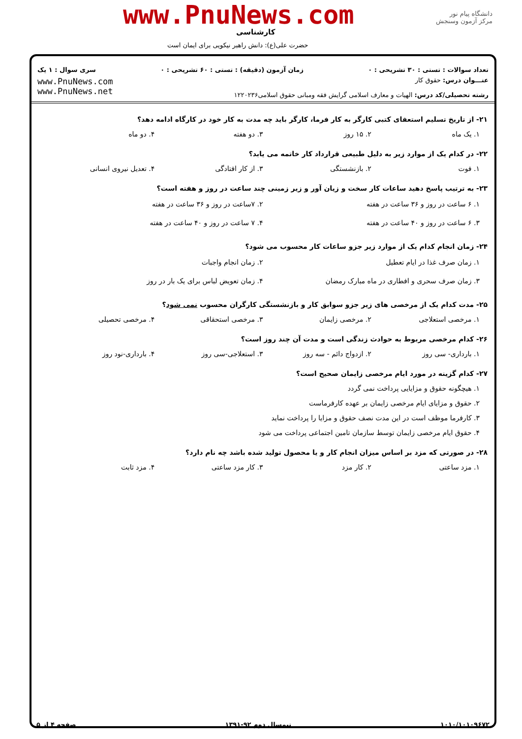www.PnuNews.com
کارشناسی
حضرت علی(ع): دانش راهبر نیکویی برای ایمان است
دانشگاه پیام نور
مرکز آزمون وسنجش
تعداد سوالات : تستی : ۳۰ تشریحی : ۰ زمان آزمون (دقیقه) : تستی : ۶۰ تشریحی : ۰ سری سوال : ۱ یک
عنـــوان درس: حقوق کار
رشته تحصیلی/کد درس: الهیات و معارف اسلامی گرایش فقه ومبانی حقوق اسلامی۱۲۲۰۲۳۶
www.PnuNews.com
www.PnuNews.net
۲۱- از تاریخ تسلیم استعفای کتبی کارگر به کار فرما، کارگر باید چه مدت به کار خود در کارگاه ادامه دهد؟
۱. یک ماه ۲. ۱۵ روز ۳. دو هفته ۴. دو ماه
۲۲- در کدام یک از موارد زیر به دلیل طبیعی قرارداد کار خاتمه می یابد؟
۱. فوت ۲. بازنشستگی ۳. از کار افتادگی ۴. تعدیل نیروی انسانی
۲۳- به ترتیب پاسخ دهید ساعات کار سخت و زیان آور و زیر زمینی چند ساعت در روز و هفته است؟
۱. ۶ ساعت در روز و ۳۶ ساعت در هفته ۲. ۷ساعت در روز و ۳۶ ساعت در هفته ۳. ۶ ساعت در روز و ۴۰ ساعت در هفته ۴. ۷ ساعت در روز و ۴۰ ساعت در هفته
۲۴- زمان انجام کدام یک از موارد زیر جزو ساعات کار محسوب می شود؟
۱. زمان صرف غذا در ایام تعطیل ۲. زمان انجام واجبات ۳. زمان صرف سحری و افطاری در ماه مبارک رمضان ۴. زمان تعویض لباس برای یک بار در روز
۲۵- مدت کدام یک از مرخصی های زیر جزو سوابق کار و بازنشستگی کارگران محسوب نمی شود؟
۱. مرخصی استعلاجی ۲. مرخصی زایمان ۳. مرخصی استحقاقی ۴. مرخصی تحصیلی
۲۶- کدام مرخصی مربوط به حوادث زندگی است و مدت آن چند روز است؟
۱. بارداری- سی روز ۲. ازدواج دائم - سه روز ۳. استعلاجی-سی روز ۴. بارداری-نود روز
۲۷- کدام گزینه در مورد ایام مرخصی زایمان صحیح است؟
۱. هیچگونه حقوق و مزایایی پرداخت نمی گردد
۲. حقوق و مزایای ایام مرخصی زایمان بر عهده کارفرماست
۳. کارفرما موظف است در این مدت نصف حقوق و مزایا را پرداخت نماید
۴. حقوق ایام مرخصی زایمان توسط سازمان تامین اجتماعی پرداخت می شود
۲۸- در صورتی که مزد بر اساس میزان انجام کار و یا محصول تولید شده باشد چه نام دارد؟
۱. مزد ساعتی ۲. کار مزد ۳. کار مزد ساعتی ۴. مزد ثابت
۱۰۱۰/۱۰۱۰۹۶۷۲ نیمسال دوم ۹۲-۱۳۹۱ صفحه ۴ از ۵